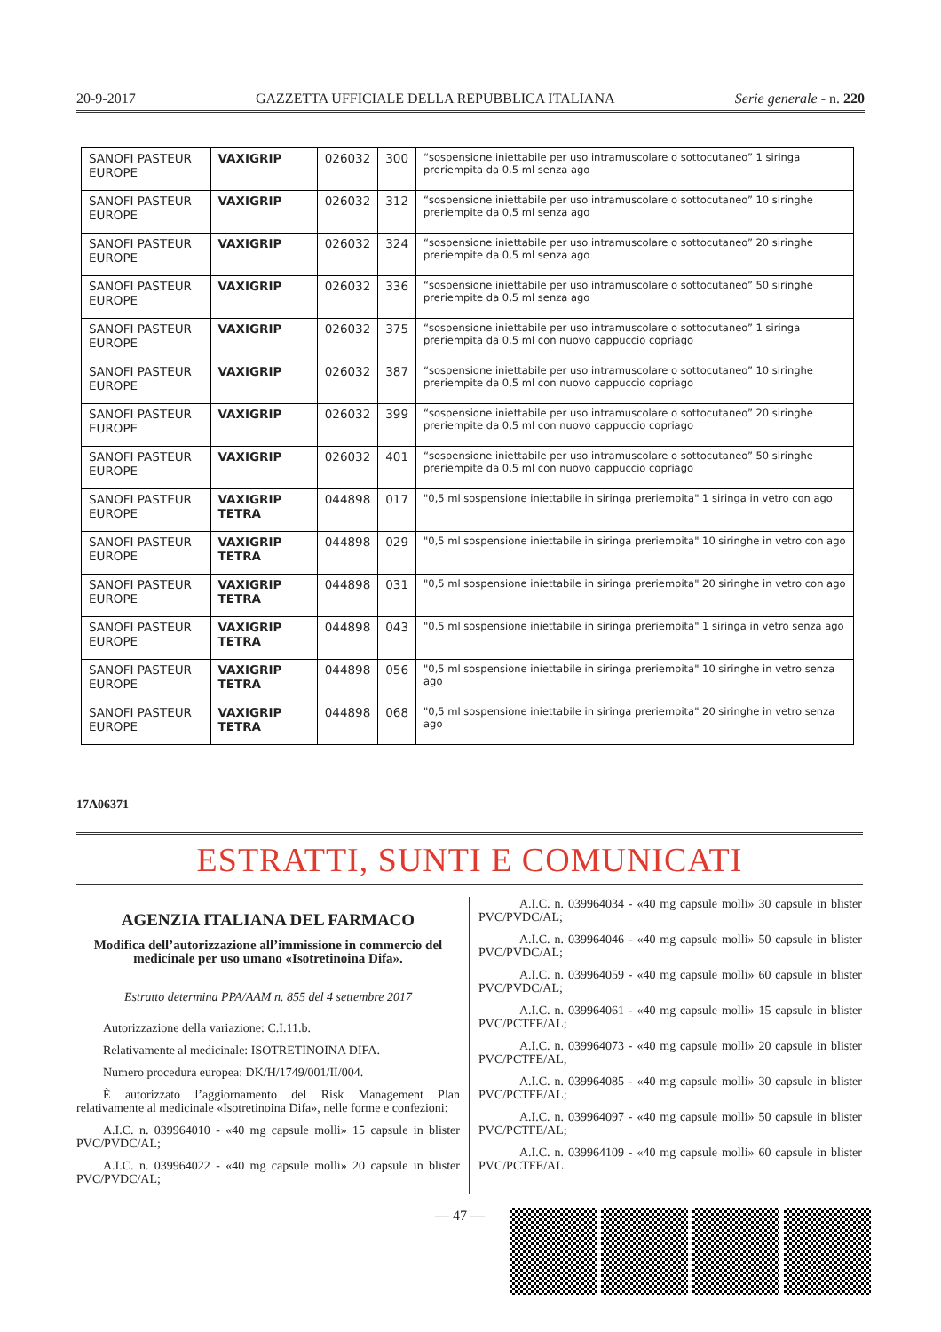20-9-2017 GAZZETTA UFFICIALE DELLA REPUBBLICA ITALIANA Serie generale - n. 220
| SANOFI PASTEUR EUROPE | VAXIGRIP | 026032 | 300 | “sospensione iniettabile per uso intramuscolare o sottocutaneo” 1 siringa preriempita da 0,5 ml senza ago |
| SANOFI PASTEUR EUROPE | VAXIGRIP | 026032 | 312 | “sospensione iniettabile per uso intramuscolare o sottocutaneo” 10 siringhe preriempite da 0,5 ml senza ago |
| SANOFI PASTEUR EUROPE | VAXIGRIP | 026032 | 324 | “sospensione iniettabile per uso intramuscolare o sottocutaneo” 20 siringhe preriempite da 0,5 ml senza ago |
| SANOFI PASTEUR EUROPE | VAXIGRIP | 026032 | 336 | “sospensione iniettabile per uso intramuscolare o sottocutaneo” 50 siringhe preriempite da 0,5 ml senza ago |
| SANOFI PASTEUR EUROPE | VAXIGRIP | 026032 | 375 | “sospensione iniettabile per uso intramuscolare o sottocutaneo” 1 siringa preriempita da 0,5 ml con nuovo cappuccio copriago |
| SANOFI PASTEUR EUROPE | VAXIGRIP | 026032 | 387 | “sospensione iniettabile per uso intramuscolare o sottocutaneo” 10 siringhe preriempite da 0,5 ml con nuovo cappuccio copriago |
| SANOFI PASTEUR EUROPE | VAXIGRIP | 026032 | 399 | “sospensione iniettabile per uso intramuscolare o sottocutaneo” 20 siringhe preriempite da 0,5 ml con nuovo cappuccio copriago |
| SANOFI PASTEUR EUROPE | VAXIGRIP | 026032 | 401 | “sospensione iniettabile per uso intramuscolare o sottocutaneo” 50 siringhe preriempite da 0,5 ml con nuovo cappuccio copriago |
| SANOFI PASTEUR EUROPE | VAXIGRIP TETRA | 044898 | 017 | "0,5 ml sospensione iniettabile in siringa preriempita" 1 siringa in vetro con ago |
| SANOFI PASTEUR EUROPE | VAXIGRIP TETRA | 044898 | 029 | "0,5 ml sospensione iniettabile in siringa preriempita" 10 siringhe in vetro con ago |
| SANOFI PASTEUR EUROPE | VAXIGRIP TETRA | 044898 | 031 | "0,5 ml sospensione iniettabile in siringa preriempita" 20 siringhe in vetro con ago |
| SANOFI PASTEUR EUROPE | VAXIGRIP TETRA | 044898 | 043 | "0,5 ml sospensione iniettabile in siringa preriempita" 1 siringa in vetro senza ago |
| SANOFI PASTEUR EUROPE | VAXIGRIP TETRA | 044898 | 056 | "0,5 ml sospensione iniettabile in siringa preriempita" 10 siringhe in vetro senza ago |
| SANOFI PASTEUR EUROPE | VAXIGRIP TETRA | 044898 | 068 | "0,5 ml sospensione iniettabile in siringa preriempita" 20 siringhe in vetro senza ago |
17A06371
ESTRATTI, SUNTI E COMUNICATI
AGENZIA ITALIANA DEL FARMACO
Modifica dell’autorizzazione all’immissione in commercio del medicinale per uso umano «Isotretinoina Difa».
Estratto determina PPA/AAM n. 855 del 4 settembre 2017
Autorizzazione della variazione: C.I.11.b.
Relativamente al medicinale: ISOTRETINOINA DIFA.
Numero procedura europea: DK/H/1749/001/II/004.
È autorizzato l’aggiornamento del Risk Management Plan relativamente al medicinale «Isotretinoina Difa», nelle forme e confezioni:
A.I.C. n. 039964010 - «40 mg capsule molli» 15 capsule in blister PVC/PVDC/AL;
A.I.C. n. 039964022 - «40 mg capsule molli» 20 capsule in blister PVC/PVDC/AL;
A.I.C. n. 039964034 - «40 mg capsule molli» 30 capsule in blister PVC/PVDC/AL;
A.I.C. n. 039964046 - «40 mg capsule molli» 50 capsule in blister PVC/PVDC/AL;
A.I.C. n. 039964059 - «40 mg capsule molli» 60 capsule in blister PVC/PVDC/AL;
A.I.C. n. 039964061 - «40 mg capsule molli» 15 capsule in blister PVC/PCTFE/AL;
A.I.C. n. 039964073 - «40 mg capsule molli» 20 capsule in blister PVC/PCTFE/AL;
A.I.C. n. 039964085 - «40 mg capsule molli» 30 capsule in blister PVC/PCTFE/AL;
A.I.C. n. 039964097 - «40 mg capsule molli» 50 capsule in blister PVC/PCTFE/AL;
A.I.C. n. 039964109 - «40 mg capsule molli» 60 capsule in blister PVC/PCTFE/AL.
— 47 —